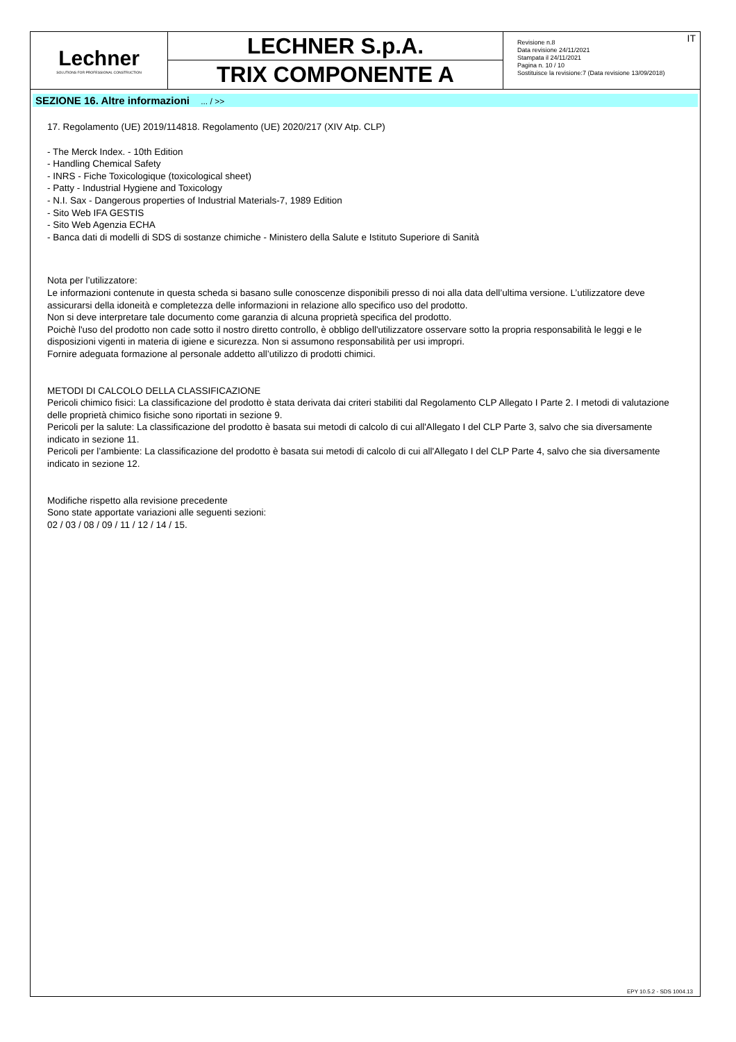Lechner
SOLUTIONS FOR PROFESSIONAL CONSTRUCTION
LECHNER S.p.A.
TRIX COMPONENTE A
Revisione n.8
Data revisione 24/11/2021
Stampata il 24/11/2021
Pagina n. 10 / 10
Sostituisce la revisione:7 (Data revisione 13/09/2018)
IT
SEZIONE 16. Altre informazioni ... / >>
17. Regolamento (UE) 2019/114818. Regolamento (UE) 2020/217 (XIV Atp. CLP)
- The Merck Index. - 10th Edition
- Handling Chemical Safety
- INRS - Fiche Toxicologique (toxicological sheet)
- Patty - Industrial Hygiene and Toxicology
- N.I. Sax - Dangerous properties of Industrial Materials-7, 1989 Edition
- Sito Web IFA GESTIS
- Sito Web Agenzia ECHA
- Banca dati di modelli di SDS di sostanze chimiche - Ministero della Salute e Istituto Superiore di Sanità
Nota per l’utilizzatore:
Le informazioni contenute in questa scheda si basano sulle conoscenze disponibili presso di noi alla data dell’ultima versione. L’utilizzatore deve assicurarsi della idoneità e completezza delle informazioni in relazione allo specifico uso del prodotto.
Non si deve interpretare tale documento come garanzia di alcuna proprietà specifica del prodotto.
Poichè l'uso del prodotto non cade sotto il nostro diretto controllo, è obbligo dell'utilizzatore osservare sotto la propria responsabilità le leggi e le disposizioni vigenti in materia di igiene e sicurezza. Non si assumono responsabilità per usi impropri.
Fornire adeguata formazione al personale addetto all’utilizzo di prodotti chimici.
METODI DI CALCOLO DELLA CLASSIFICAZIONE
Pericoli chimico fisici: La classificazione del prodotto è stata derivata dai criteri stabiliti dal Regolamento CLP Allegato I Parte 2. I metodi di valutazione delle proprietà chimico fisiche sono riportati in sezione 9.
Pericoli per la salute: La classificazione del prodotto è basata sui metodi di calcolo di cui all'Allegato I del CLP Parte 3, salvo che sia diversamente indicato in sezione 11.
Pericoli per l’ambiente: La classificazione del prodotto è basata sui metodi di calcolo di cui all'Allegato I del CLP Parte 4, salvo che sia diversamente indicato in sezione 12.
Modifiche rispetto alla revisione precedente
Sono state apportate variazioni alle seguenti sezioni:
02 / 03 / 08 / 09 / 11 / 12 / 14 / 15.
EPY 10.5.2 - SDS 1004.13